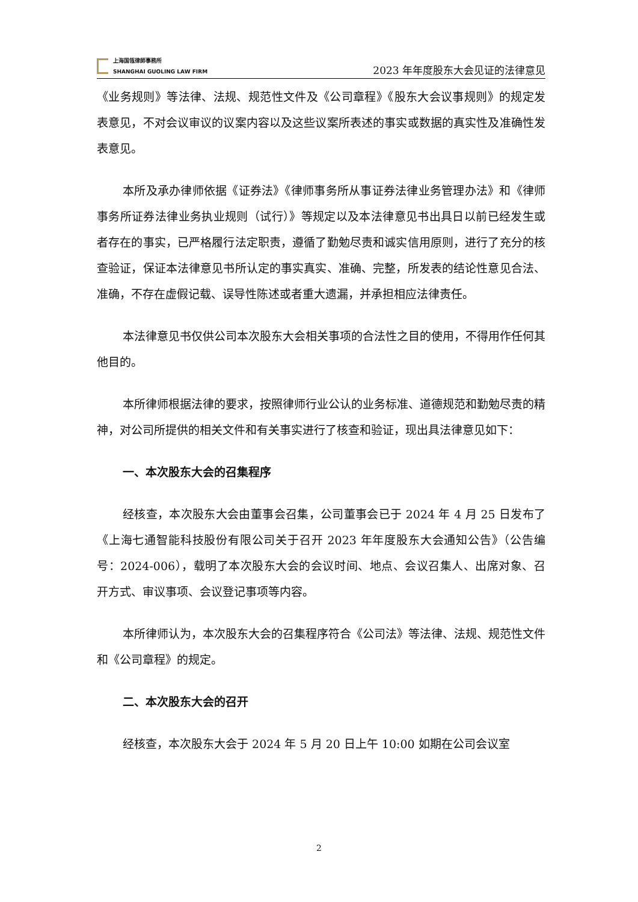上海国瓴律師事務所
SHANGHAI GUOLING LAW FIRM
2023 年年度股东大会见证的法律意见
《业务规则》等法律、法规、规范性文件及《公司章程》《股东大会议事规则》的规定发表意见，不对会议审议的议案内容以及这些议案所表述的事实或数据的真实性及准确性发表意见。
本所及承办律师依据《证券法》《律师事务所从事证券法律业务管理办法》和《律师事务所证券法律业务执业规则（试行）》等规定以及本法律意见书出具日以前已经发生或者存在的事实，已严格履行法定职责，遵循了勤勉尽责和诚实信用原则，进行了充分的核查验证，保证本法律意见书所认定的事实真实、准确、完整，所发表的结论性意见合法、准确，不存在虚假记载、误导性陈述或者重大遗漏，并承担相应法律责任。
本法律意见书仅供公司本次股东大会相关事项的合法性之目的使用，不得用作任何其他目的。
本所律师根据法律的要求，按照律师行业公认的业务标准、道德规范和勤勉尽责的精神，对公司所提供的相关文件和有关事实进行了核查和验证，现出具法律意见如下：
一、本次股东大会的召集程序
经核查，本次股东大会由董事会召集，公司董事会已于 2024 年 4 月 25 日发布了《上海七通智能科技股份有限公司关于召开 2023 年年度股东大会通知公告》（公告编号：2024-006），载明了本次股东大会的会议时间、地点、会议召集人、出席对象、召开方式、审议事项、会议登记事项等内容。
本所律师认为，本次股东大会的召集程序符合《公司法》等法律、法规、规范性文件和《公司章程》的规定。
二、本次股东大会的召开
经核查，本次股东大会于 2024 年 5 月 20 日上午 10:00 如期在公司会议室
2